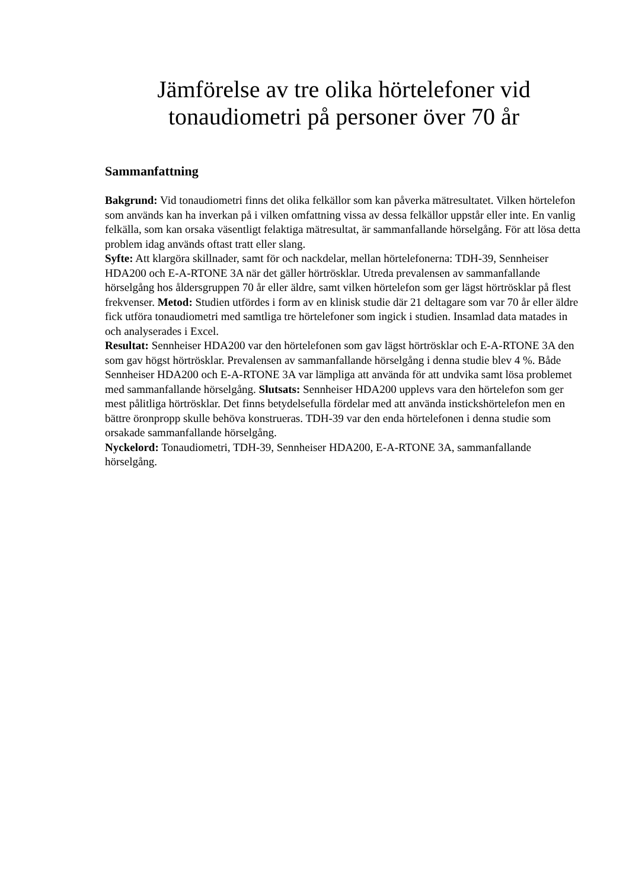Jämförelse av tre olika hörtelefoner vid tonaudiometri på personer över 70 år
Sammanfattning
Bakgrund: Vid tonaudiometri finns det olika felkällor som kan påverka mätresultatet. Vilken hörtelefon som används kan ha inverkan på i vilken omfattning vissa av dessa felkällor uppstår eller inte. En vanlig felkälla, som kan orsaka väsentligt felaktiga mätresultat, är sammanfallande hörselgång. För att lösa detta problem idag används oftast tratt eller slang.
Syfte: Att klargöra skillnader, samt för och nackdelar, mellan hörtelefonerna: TDH-39, Sennheiser HDA200 och E-A-RTONE 3A när det gäller hörtrösklar. Utreda prevalensen av sammanfallande hörselgång hos åldersgruppen 70 år eller äldre, samt vilken hörtelefon som ger lägst hörtrösklar på flest frekvenser. Metod: Studien utfördes i form av en klinisk studie där 21 deltagare som var 70 år eller äldre fick utföra tonaudiometri med samtliga tre hörtelefoner som ingick i studien. Insamlad data matades in och analyserades i Excel.
Resultat: Sennheiser HDA200 var den hörtelefonen som gav lägst hörtrösklar och E-A-RTONE 3A den som gav högst hörtrösklar. Prevalensen av sammanfallande hörselgång i denna studie blev 4 %. Både Sennheiser HDA200 och E-A-RTONE 3A var lämpliga att använda för att undvika samt lösa problemet med sammanfallande hörselgång. Slutsats: Sennheiser HDA200 upplevs vara den hörtelefon som ger mest pålitliga hörtrösklar. Det finns betydelsefulla fördelar med att använda instickshörtelefon men en bättre öronpropp skulle behöva konstrueras. TDH-39 var den enda hörtelefonen i denna studie som orsakade sammanfallande hörselgång.
Nyckelord: Tonaudiometri, TDH-39, Sennheiser HDA200, E-A-RTONE 3A, sammanfallande hörselgång.